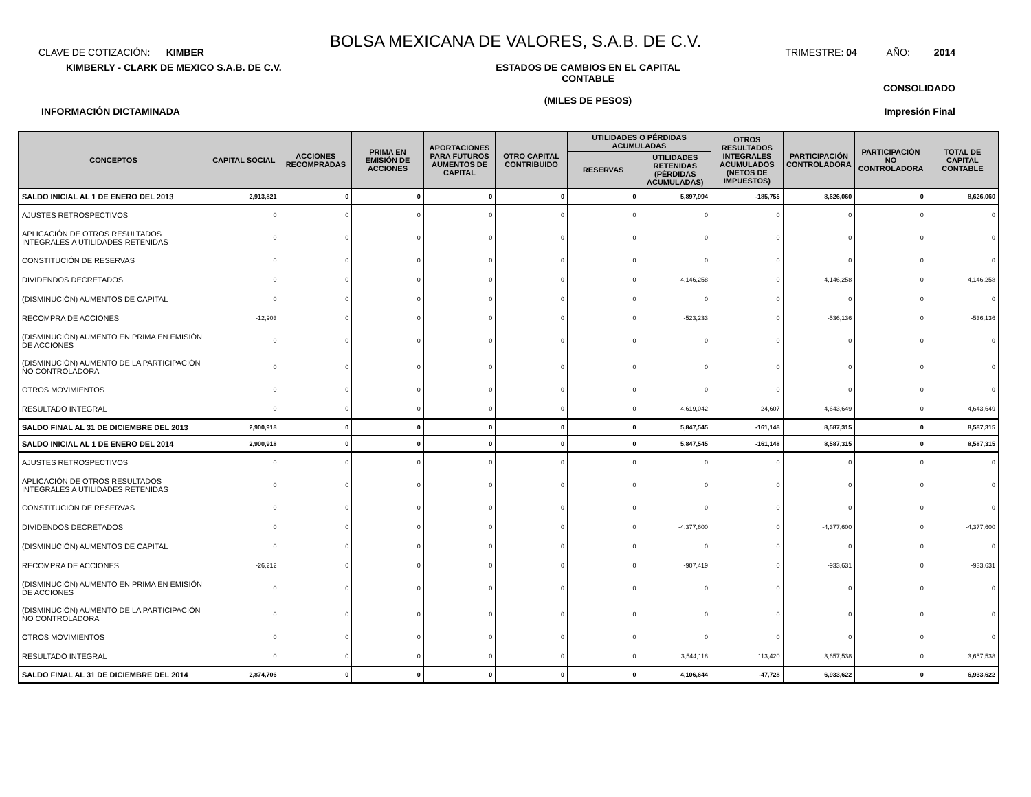BOLSA MEXICANA DE VALORES, S.A.B. DE C.V.
CLAVE DE COTIZACIÓN: KIMBER TRIMESTRE: 04 AÑO: 2014
KIMBERLY - CLARK DE MEXICO S.A.B. DE C.V. ESTADOS DE CAMBIOS EN EL CAPITAL CONTABLE
(MILES DE PESOS) CONSOLIDADO
INFORMACIÓN DICTAMINADA Impresión Final
| CONCEPTOS | CAPITAL SOCIAL | ACCIONES RECOMPRADAS | PRIMA EN EMISIÓN DE ACCIONES | APORTACIONES PARA FUTUROS AUMENTOS DE CAPITAL | OTRO CAPITAL CONTRIBUIDO | UTILIDADES O PÉRDIDAS ACUMULADAS | | OTROS RESULTADOS INTEGRALES ACUMULADOS (NETOS DE IMPUESTOS) | PARTICIPACIÓN CONTROLADORA | PARTICIPACIÓN NO CONTROLADORA | TOTAL DE CAPITAL CONTABLE |
| --- | --- | --- | --- | --- | --- | --- | --- | --- | --- | --- | --- |
| | | | | | | RESERVAS | UTILIDADES RETENIDAS (PÉRDIDAS ACUMULADAS) | | | | |
| SALDO INICIAL AL 1 DE ENERO DEL 2013 | 2,913,821 | 0 | 0 | 0 | 0 | 0 | 5,897,994 | -185,755 | 8,626,060 | 0 | 8,626,060 |
| AJUSTES RETROSPECTIVOS | 0 | 0 | 0 | 0 | 0 | 0 | 0 | 0 | 0 | 0 | 0 |
| APLICACIÓN DE OTROS RESULTADOS INTEGRALES A UTILIDADES RETENIDAS | 0 | 0 | 0 | 0 | 0 | 0 | 0 | 0 | 0 | 0 | 0 |
| CONSTITUCIÓN DE RESERVAS | 0 | 0 | 0 | 0 | 0 | 0 | 0 | 0 | 0 | 0 | 0 |
| DIVIDENDOS DECRETADOS | 0 | 0 | 0 | 0 | 0 | 0 | -4,146,258 | 0 | -4,146,258 | 0 | -4,146,258 |
| (DISMINUCIÓN) AUMENTOS DE CAPITAL | 0 | 0 | 0 | 0 | 0 | 0 | 0 | 0 | 0 | 0 | 0 |
| RECOMPRA DE ACCIONES | -12,903 | 0 | 0 | 0 | 0 | 0 | -523,233 | 0 | -536,136 | 0 | -536,136 |
| (DISMINUCIÓN) AUMENTO EN PRIMA EN EMISIÓN DE ACCIONES | 0 | 0 | 0 | 0 | 0 | 0 | 0 | 0 | 0 | 0 | 0 |
| (DISMINUCIÓN) AUMENTO DE LA PARTICIPACIÓN NO CONTROLADORA | 0 | 0 | 0 | 0 | 0 | 0 | 0 | 0 | 0 | 0 | 0 |
| OTROS MOVIMIENTOS | 0 | 0 | 0 | 0 | 0 | 0 | 0 | 0 | 0 | 0 | 0 |
| RESULTADO INTEGRAL | 0 | 0 | 0 | 0 | 0 | 0 | 4,619,042 | 24,607 | 4,643,649 | 0 | 4,643,649 |
| SALDO FINAL AL 31 DE DICIEMBRE DEL 2013 | 2,900,918 | 0 | 0 | 0 | 0 | 0 | 5,847,545 | -161,148 | 8,587,315 | 0 | 8,587,315 |
| SALDO INICIAL AL 1 DE ENERO DEL 2014 | 2,900,918 | 0 | 0 | 0 | 0 | 0 | 5,847,545 | -161,148 | 8,587,315 | 0 | 8,587,315 |
| AJUSTES RETROSPECTIVOS | 0 | 0 | 0 | 0 | 0 | 0 | 0 | 0 | 0 | 0 | 0 |
| APLICACIÓN DE OTROS RESULTADOS INTEGRALES A UTILIDADES RETENIDAS | 0 | 0 | 0 | 0 | 0 | 0 | 0 | 0 | 0 | 0 | 0 |
| CONSTITUCIÓN DE RESERVAS | 0 | 0 | 0 | 0 | 0 | 0 | 0 | 0 | 0 | 0 | 0 |
| DIVIDENDOS DECRETADOS | 0 | 0 | 0 | 0 | 0 | 0 | -4,377,600 | 0 | -4,377,600 | 0 | -4,377,600 |
| (DISMINUCIÓN) AUMENTOS DE CAPITAL | 0 | 0 | 0 | 0 | 0 | 0 | 0 | 0 | 0 | 0 | 0 |
| RECOMPRA DE ACCIONES | -26,212 | 0 | 0 | 0 | 0 | 0 | -907,419 | 0 | -933,631 | 0 | -933,631 |
| (DISMINUCIÓN) AUMENTO EN PRIMA EN EMISIÓN DE ACCIONES | 0 | 0 | 0 | 0 | 0 | 0 | 0 | 0 | 0 | 0 | 0 |
| (DISMINUCIÓN) AUMENTO DE LA PARTICIPACIÓN NO CONTROLADORA | 0 | 0 | 0 | 0 | 0 | 0 | 0 | 0 | 0 | 0 | 0 |
| OTROS MOVIMIENTOS | 0 | 0 | 0 | 0 | 0 | 0 | 0 | 0 | 0 | 0 | 0 |
| RESULTADO INTEGRAL | 0 | 0 | 0 | 0 | 0 | 0 | 3,544,118 | 113,420 | 3,657,538 | 0 | 3,657,538 |
| SALDO FINAL AL 31 DE DICIEMBRE DEL 2014 | 2,874,706 | 0 | 0 | 0 | 0 | 0 | 4,106,644 | -47,728 | 6,933,622 | 0 | 6,933,622 |